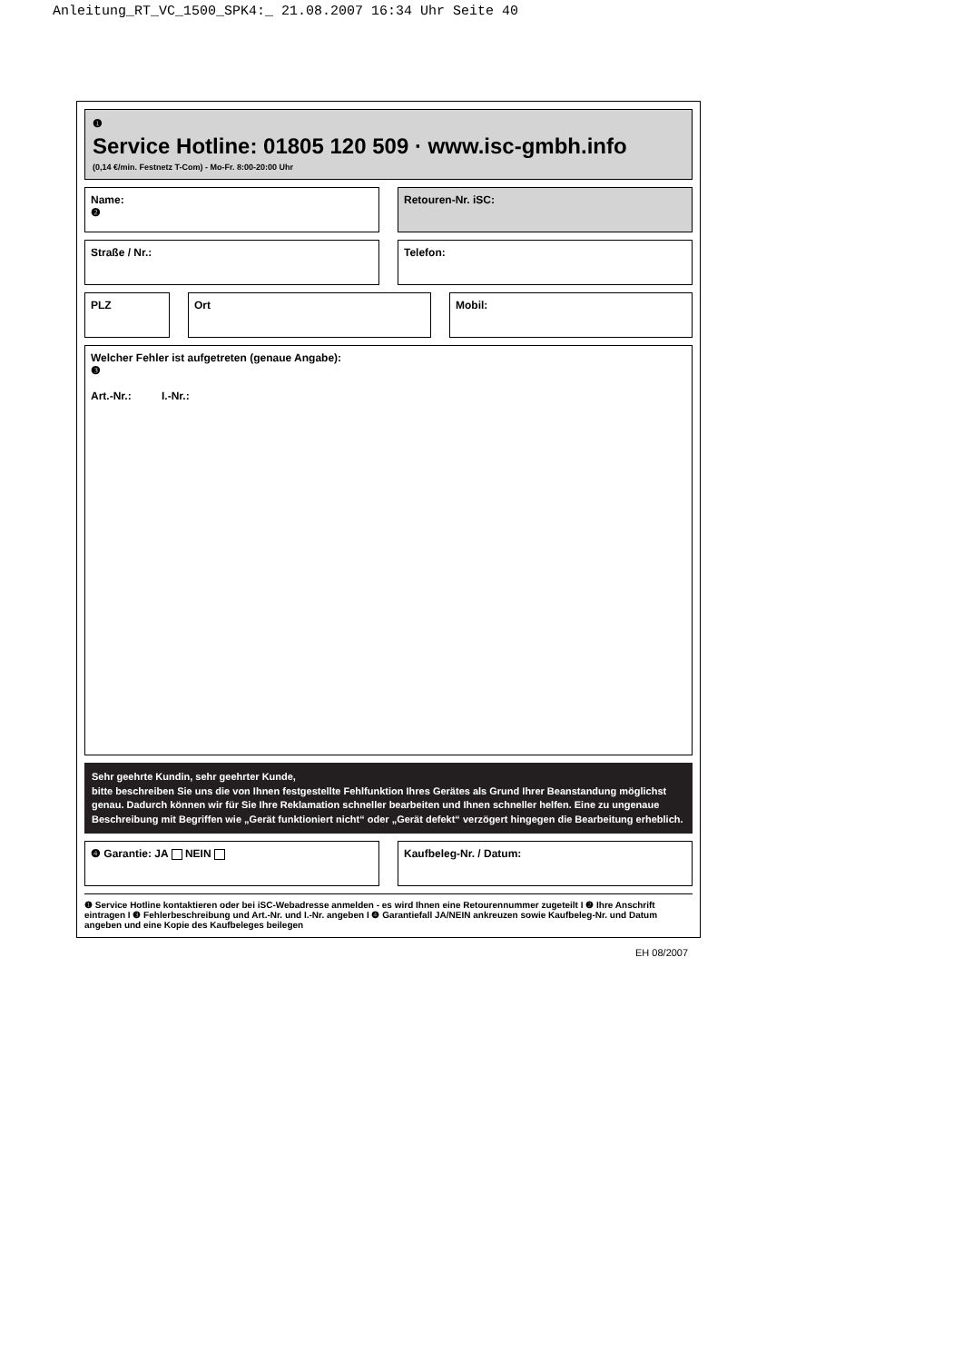Anleitung_RT_VC_1500_SPK4:_ 21.08.2007 16:34 Uhr Seite 40
❶
Service Hotline: 01805 120 509 · www.isc-gmbh.info
(0,14 €/min. Festnetz T-Com) - Mo-Fr. 8:00-20:00 Uhr
Name:
❷
Retouren-Nr. iSC:
Straße / Nr.: Telefon:
PLZ Ort Mobil:
Welcher Fehler ist aufgetreten (genaue Angabe):
❸
Art.-Nr.: I.-Nr.:
Sehr geehrte Kundin, sehr geehrter Kunde,
bitte beschreiben Sie uns die von Ihnen festgestellte Fehlfunktion Ihres Gerätes als Grund Ihrer Beanstandung möglichst genau. Dadurch können wir für Sie Ihre Reklamation schneller bearbeiten und Ihnen schneller helfen. Eine zu ungenaue Beschreibung mit Begriffen wie „Gerät funktioniert nicht“ oder „Gerät defekt“ verzögert hingegen die Bearbeitung erheblich.
❹ Garantie: JA NEIN Kaufbeleg-Nr. / Datum:
❶ Service Hotline kontaktieren oder bei iSC-Webadresse anmelden - es wird Ihnen eine Retourennummer zugeteilt I ❷ Ihre Anschrift eintragen I ❸ Fehlerbeschreibung und Art.-Nr. und I.-Nr. angeben I ❹ Garantiefall JA/NEIN ankreuzen sowie Kaufbeleg-Nr. und Datum angeben und eine Kopie des Kaufbeleges beilegen
EH 08/2007